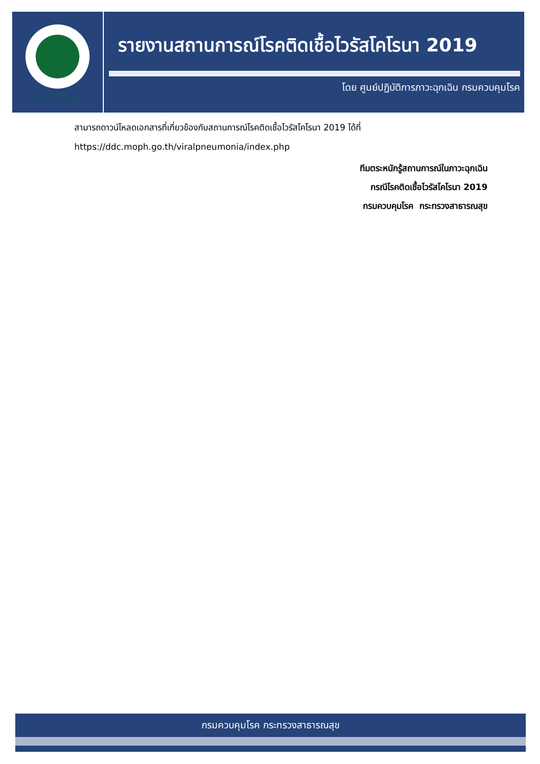กรมควบคุมโรค
Department of Disease Control
รายงานสถานการณ์โรคติดเชื้อไวรัสโคโรนา 2019
โดย ศูนย์ปฏิบัติการภาวะฉุกเฉิน กรมควบคุมโรค
สามารถดาวน์โหลดเอกสารที่เกี่ยวข้องกับสถานการณ์โรคติดเชื้อไวรัสโคโรนา 2019 ได้ที่
https://ddc.moph.go.th/viralpneumonia/index.php
ทีมตระหนักรู้สถานการณ์ในภาวะฉุกเฉิน
กรณีโรคติดเชื้อไวรัสโคโรนา 2019
กรมควบคุมโรค กระทรวงสาธารณสุข
กรมควบคุมโรค กระทรวงสาธารณสุข